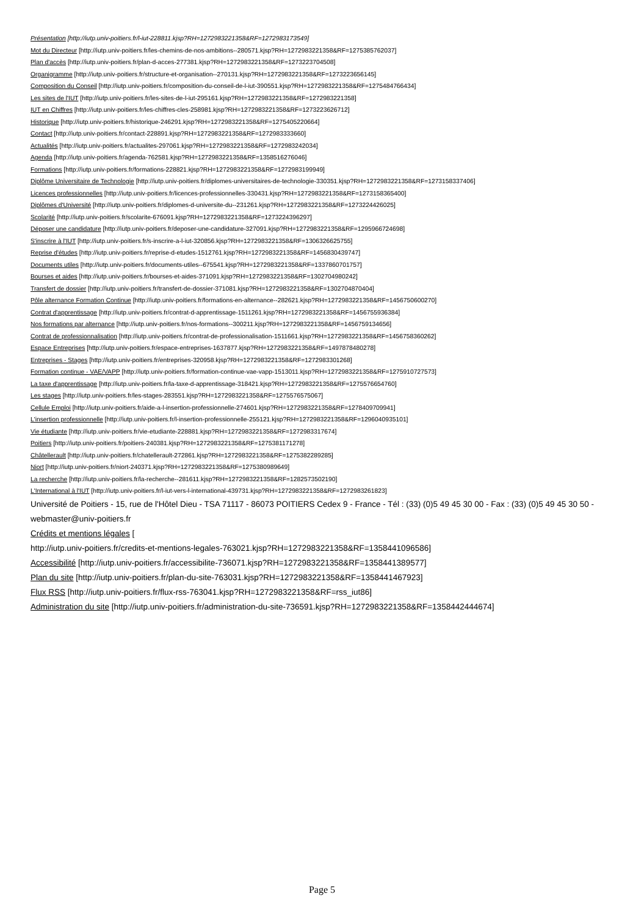Présentation [http://iutp.univ-poitiers.fr/l-iut-228811.kjsp?RH=1272983221358&RF=1272983173549]
Mot du Directeur [http://iutp.univ-poitiers.fr/les-chemins-de-nos-ambitions--280571.kjsp?RH=1272983221358&RF=1275385762037]
Plan d'accès [http://iutp.univ-poitiers.fr/plan-d-acces-277381.kjsp?RH=1272983221358&RF=1273223704508]
Organigramme [http://iutp.univ-poitiers.fr/structure-et-organisation--270131.kjsp?RH=1272983221358&RF=1273223656145]
Composition du Conseil [http://iutp.univ-poitiers.fr/composition-du-conseil-de-l-iut-390551.kjsp?RH=1272983221358&RF=1275484766434]
Les sites de l'IUT [http://iutp.univ-poitiers.fr/les-sites-de-l-iut-295161.kjsp?RH=1272983221358&RF=1272983221358]
IUT en Chiffres [http://iutp.univ-poitiers.fr/les-chiffres-cles-258981.kjsp?RH=1272983221358&RF=1273223626712]
Historique [http://iutp.univ-poitiers.fr/historique-246291.kjsp?RH=1272983221358&RF=1275405220664]
Contact [http://iutp.univ-poitiers.fr/contact-228891.kjsp?RH=1272983221358&RF=1272983333660]
Actualités [http://iutp.univ-poitiers.fr/actualites-297061.kjsp?RH=1272983221358&RF=1272983242034]
Agenda [http://iutp.univ-poitiers.fr/agenda-762581.kjsp?RH=1272983221358&RF=1358516276046]
Formations [http://iutp.univ-poitiers.fr/formations-228821.kjsp?RH=1272983221358&RF=1272983199949]
Diplôme Universitaire de Technologie [http://iutp.univ-poitiers.fr/diplomes-universitaires-de-technologie-330351.kjsp?RH=1272983221358&RF=1273158337406]
Licences professionnelles [http://iutp.univ-poitiers.fr/licences-professionnelles-330431.kjsp?RH=1272983221358&RF=1273158365400]
Diplômes d'Université [http://iutp.univ-poitiers.fr/diplomes-d-universite-du--231261.kjsp?RH=1272983221358&RF=1273224426025]
Scolarité [http://iutp.univ-poitiers.fr/scolarite-676091.kjsp?RH=1272983221358&RF=1273224396297]
Déposer une candidature [http://iutp.univ-poitiers.fr/deposer-une-candidature-327091.kjsp?RH=1272983221358&RF=1295966724698]
S'inscrire à l'IUT [http://iutp.univ-poitiers.fr/s-inscrire-a-l-iut-320856.kjsp?RH=1272983221358&RF=1306326625755]
Reprise d'études [http://iutp.univ-poitiers.fr/reprise-d-etudes-1512761.kjsp?RH=1272983221358&RF=1456830439747]
Documents utiles [http://iutp.univ-poitiers.fr/documents-utiles--675541.kjsp?RH=1272983221358&RF=1337860701757]
Bourses et aides [http://iutp.univ-poitiers.fr/bourses-et-aides-371091.kjsp?RH=1272983221358&RF=1302704980242]
Transfert de dossier [http://iutp.univ-poitiers.fr/transfert-de-dossier-371081.kjsp?RH=1272983221358&RF=1302704870404]
Pôle alternance Formation Continue [http://iutp.univ-poitiers.fr/formations-en-alternance--282621.kjsp?RH=1272983221358&RF=1456750600270]
Contrat d'apprentissage [http://iutp.univ-poitiers.fr/contrat-d-apprentissage-1511261.kjsp?RH=1272983221358&RF=1456755936384]
Nos formations par alternance [http://iutp.univ-poitiers.fr/nos-formations--300211.kjsp?RH=1272983221358&RF=1456759134656]
Contrat de professionnalisation [http://iutp.univ-poitiers.fr/contrat-de-professionalisation-1511661.kjsp?RH=1272983221358&RF=1456758360262]
Espace Entreprises [http://iutp.univ-poitiers.fr/espace-entreprises-1637877.kjsp?RH=1272983221358&RF=1497878480278]
Entreprises - Stages [http://iutp.univ-poitiers.fr/entreprises-320958.kjsp?RH=1272983221358&RF=1272983301268]
Formation continue - VAE/VAPP [http://iutp.univ-poitiers.fr/formation-continue-vae-vapp-1513011.kjsp?RH=1272983221358&RF=1275910727573]
La taxe d'apprentissage [http://iutp.univ-poitiers.fr/la-taxe-d-apprentissage-318421.kjsp?RH=1272983221358&RF=1275576654760]
Les stages [http://iutp.univ-poitiers.fr/les-stages-283551.kjsp?RH=1272983221358&RF=1275576575067]
Cellule Emploi [http://iutp.univ-poitiers.fr/aide-a-l-insertion-professionnelle-274601.kjsp?RH=1272983221358&RF=1278409709941]
L'insertion professionnelle [http://iutp.univ-poitiers.fr/l-insertion-professionnelle-255121.kjsp?RH=1272983221358&RF=1296040935101]
Vie étudiante [http://iutp.univ-poitiers.fr/vie-etudiante-228881.kjsp?RH=1272983221358&RF=1272983317674]
Poitiers [http://iutp.univ-poitiers.fr/poitiers-240381.kjsp?RH=1272983221358&RF=1275381171278]
Châtellerault [http://iutp.univ-poitiers.fr/chatellerault-272861.kjsp?RH=1272983221358&RF=1275382289285]
Niort [http://iutp.univ-poitiers.fr/niort-240371.kjsp?RH=1272983221358&RF=1275380989649]
La recherche [http://iutp.univ-poitiers.fr/la-recherche--281611.kjsp?RH=1272983221358&RF=1282573502190]
L'International à l'IUT [http://iutp.univ-poitiers.fr/l-iut-vers-l-international-439731.kjsp?RH=1272983221358&RF=1272983261823]
Université de Poitiers - 15, rue de l'Hôtel Dieu - TSA 71117 - 86073 POITIERS Cedex 9 - France - Tél : (33) (0)5 49 45 30 00 - Fax : (33) (0)5 49 45 30 50 - webmaster@univ-poitiers.fr
Crédits et mentions légales [
http://iutp.univ-poitiers.fr/credits-et-mentions-legales-763021.kjsp?RH=1272983221358&RF=1358441096586]
Accessibilité [http://iutp.univ-poitiers.fr/accessibilite-736071.kjsp?RH=1272983221358&RF=1358441389577]
Plan du site [http://iutp.univ-poitiers.fr/plan-du-site-763031.kjsp?RH=1272983221358&RF=1358441467923]
Flux RSS [http://iutp.univ-poitiers.fr/flux-rss-763041.kjsp?RH=1272983221358&RF=rss_iut86]
Administration du site [http://iutp.univ-poitiers.fr/administration-du-site-736591.kjsp?RH=1272983221358&RF=1358442444674]
Page 5